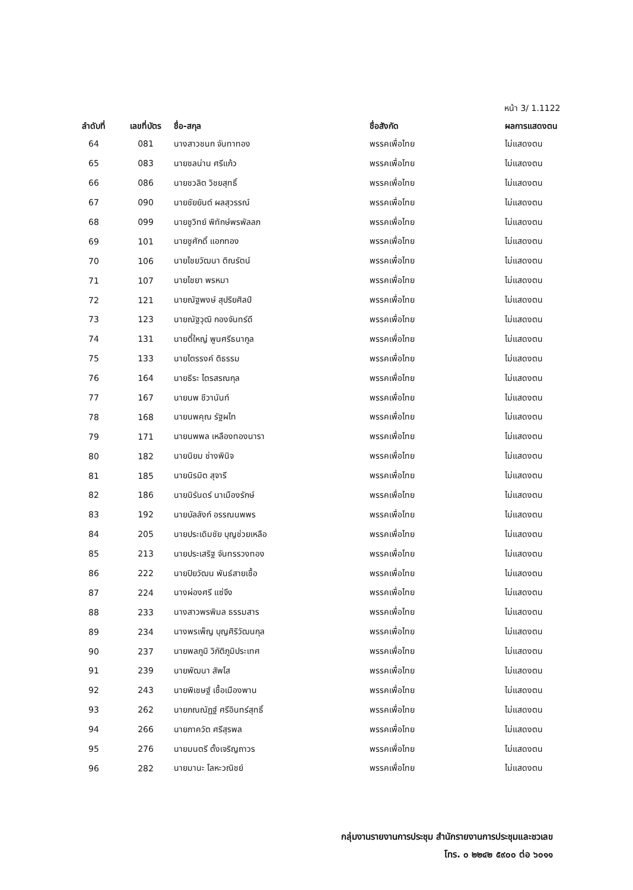หน้า 3/ 1.1122
| ลำดับที่ | เลขที่บัตร | ชื่อ-สกุล | ชื่อสังกัด | ผลการแสดงตน |
| --- | --- | --- | --- | --- |
| 64 | 081 | นางสาวชนก จันทาทอง | พรรคเพื่อไทย | ไม่แสดงตน |
| 65 | 083 | นายชลน่าน ศรีแก้ว | พรรคเพื่อไทย | ไม่แสดงตน |
| 66 | 086 | นายชวลิต วิชยสุทธิ์ | พรรคเพื่อไทย | ไม่แสดงตน |
| 67 | 090 | นายชัยยันต์ ผลสุวรรณ์ | พรรคเพื่อไทย | ไม่แสดงตน |
| 68 | 099 | นายชูวิทย์ พิทักษ์พรพัลลภ | พรรคเพื่อไทย | ไม่แสดงตน |
| 69 | 101 | นายชูศักดิ์ แอกทอง | พรรคเพื่อไทย | ไม่แสดงตน |
| 70 | 106 | นายไชยวัฒนา ติณรัตน์ | พรรคเพื่อไทย | ไม่แสดงตน |
| 71 | 107 | นายไชยา พรหมา | พรรคเพื่อไทย | ไม่แสดงตน |
| 72 | 121 | นายณัฐพงษ์ สุปริยศิลป์ | พรรคเพื่อไทย | ไม่แสดงตน |
| 73 | 123 | นายณัฐวุฒิ กองจันทร์ดี | พรรคเพื่อไทย | ไม่แสดงตน |
| 74 | 131 | นายตี๋ใหญ่ พูนศรีธนากูล | พรรคเพื่อไทย | ไม่แสดงตน |
| 75 | 133 | นายไตรรงค์ ติธรรม | พรรคเพื่อไทย | ไม่แสดงตน |
| 76 | 164 | นายธีระ ไตรสรณกุล | พรรคเพื่อไทย | ไม่แสดงตน |
| 77 | 167 | นายนพ ชีวานันท์ | พรรคเพื่อไทย | ไม่แสดงตน |
| 78 | 168 | นายนพคุณ รัฐผไท | พรรคเพื่อไทย | ไม่แสดงตน |
| 79 | 171 | นายนพพล เหลืองทองนารา | พรรคเพื่อไทย | ไม่แสดงตน |
| 80 | 182 | นายนิยม ช่างพินิจ | พรรคเพื่อไทย | ไม่แสดงตน |
| 81 | 185 | นายนิรมิต สุจารี | พรรคเพื่อไทย | ไม่แสดงตน |
| 82 | 186 | นายนิรันดร์ นาเมืองรักษ์ | พรรคเพื่อไทย | ไม่แสดงตน |
| 83 | 192 | นายบัลลังก์ อรรณนพพร | พรรคเพื่อไทย | ไม่แสดงตน |
| 84 | 205 | นายประเดิมชัย บุญช่วยเหลือ | พรรคเพื่อไทย | ไม่แสดงตน |
| 85 | 213 | นายประเสริฐ จันทรรวงทอง | พรรคเพื่อไทย | ไม่แสดงตน |
| 86 | 222 | นายปิยวัฒน พันธ์สายเชื้อ | พรรคเพื่อไทย | ไม่แสดงตน |
| 87 | 224 | นางผ่องศรี แซ่จึง | พรรคเพื่อไทย | ไม่แสดงตน |
| 88 | 233 | นางสาวพรพิมล ธรรมสาร | พรรคเพื่อไทย | ไม่แสดงตน |
| 89 | 234 | นางพรเพ็ญ บุญศิริวัฒนกุล | พรรคเพื่อไทย | ไม่แสดงตน |
| 90 | 237 | นายพลภูมิ วิภัติภูมิประเทศ | พรรคเพื่อไทย | ไม่แสดงตน |
| 91 | 239 | นายพัฒนา สัพโส | พรรคเพื่อไทย | ไม่แสดงตน |
| 92 | 243 | นายพิเชษฐ์ เชื้อเมืองพาน | พรรคเพื่อไทย | ไม่แสดงตน |
| 93 | 262 | นายภณณัฏฐ์ ศรีอินทร์สุทธิ์ | พรรคเพื่อไทย | ไม่แสดงตน |
| 94 | 266 | นายภาควัต ศรีสุรพล | พรรคเพื่อไทย | ไม่แสดงตน |
| 95 | 276 | นายมนตรี ตั้งเจริญถาวร | พรรคเพื่อไทย | ไม่แสดงตน |
| 96 | 282 | นายมานะ โลหะวณิชย์ | พรรคเพื่อไทย | ไม่แสดงตน |
กลุ่มงานรายงานการประชุม สำนักรายงานการประชุมและชวเลข
โทร. ๐ ๒๒๔๒ ๕๙๐๐ ต่อ ๖๐๑๑